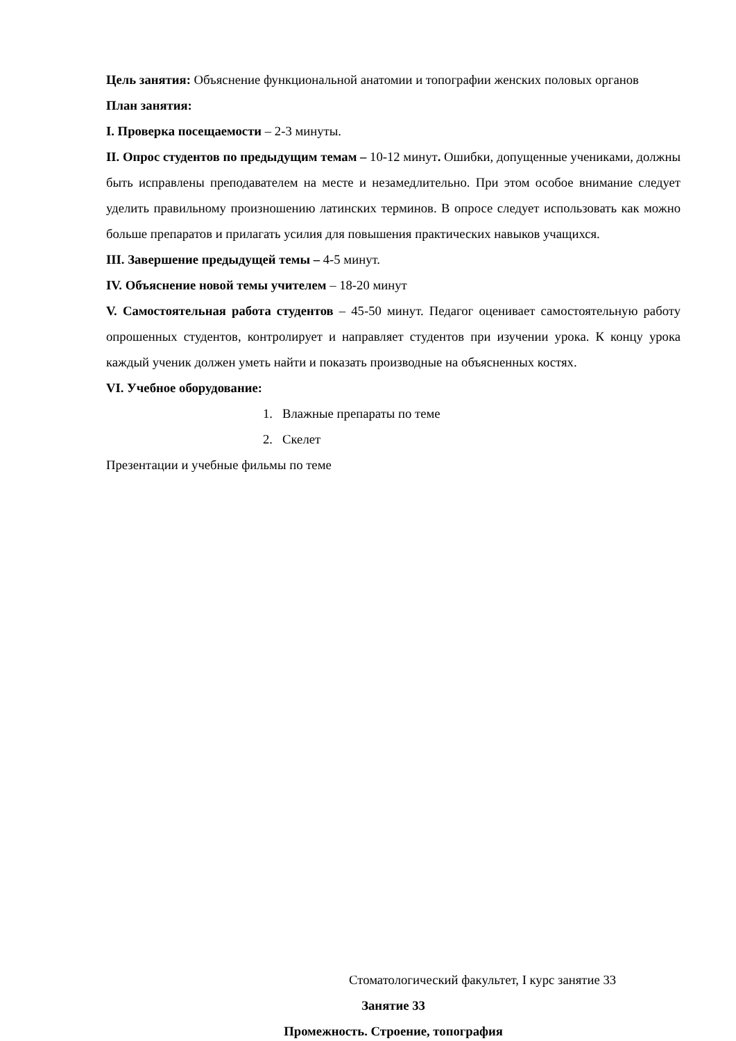Цель занятия: Объяснение функциональной анатомии и топографии женских половых органов
План занятия:
I. Проверка посещаемости – 2-3 минуты.
II. Опрос студентов по предыдущим темам – 10-12 минут. Ошибки, допущенные учениками, должны быть исправлены преподавателем на месте и незамедлительно. При этом особое внимание следует уделить правильному произношению латинских терминов. В опросе следует использовать как можно больше препаратов и прилагать усилия для повышения практических навыков учащихся.
III. Завершение предыдущей темы – 4-5 минут.
IV. Объяснение новой темы учителем – 18-20 минут
V. Самостоятельная работа студентов – 45-50 минут. Педагог оценивает самостоятельную работу опрошенных студентов, контролирует и направляет студентов при изучении урока. К концу урока каждый ученик должен уметь найти и показать производные на объясненных костях.
VI. Учебное оборудование:
1. Влажные препараты по теме
2. Скелет
Презентации и учебные фильмы по теме
Стоматологический факультет, I курс занятие 33
Занятие 33
Промежность. Строение, топография